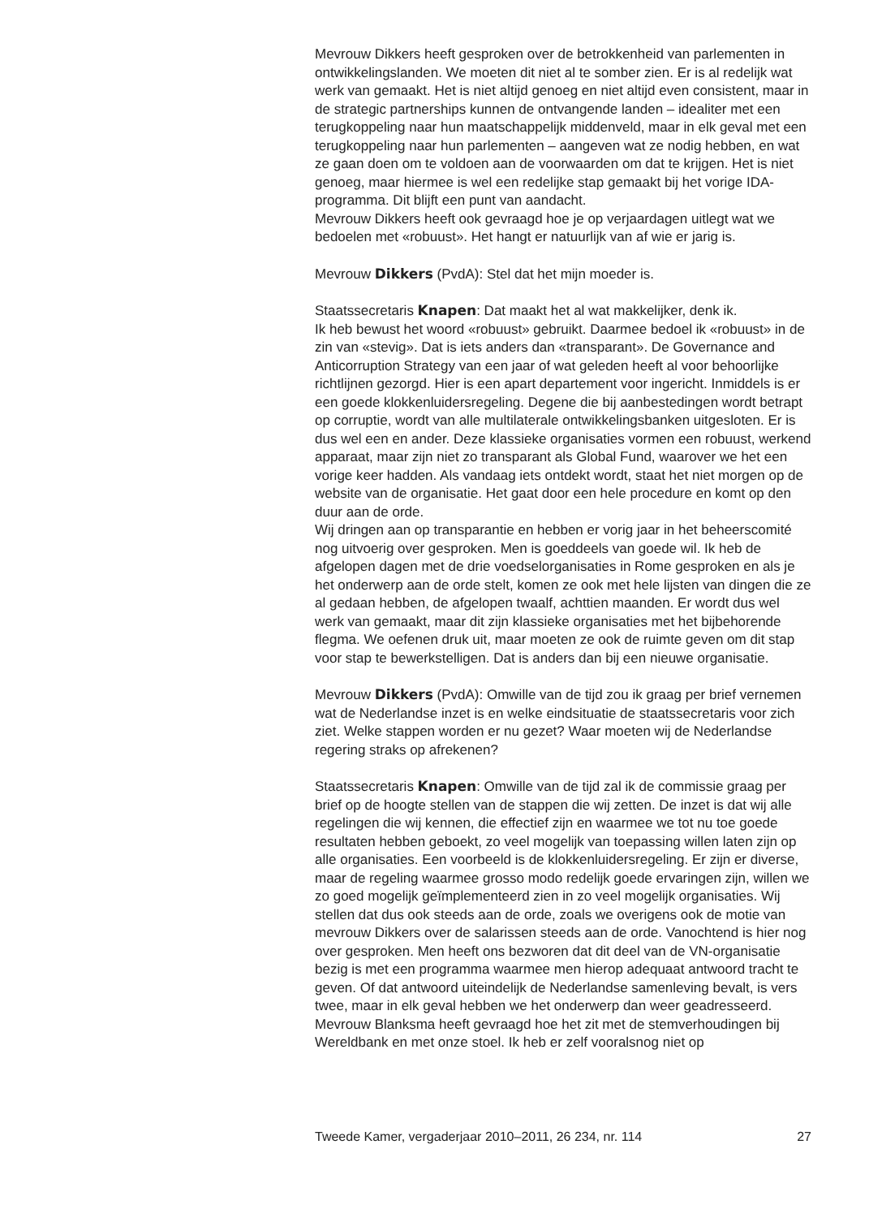Mevrouw Dikkers heeft gesproken over de betrokkenheid van parle­menten in ontwikkelingslanden. We moeten dit niet al te somber zien. Er is al redelijk wat werk van gemaakt. Het is niet altijd genoeg en niet altijd even consistent, maar in de strategic partnerships kunnen de ontvan­gende landen – idealiter met een terugkoppeling naar hun maatschap­pelijk middenveld, maar in elk geval met een terugkoppeling naar hun parlementen – aangeven wat ze nodig hebben, en wat ze gaan doen om te voldoen aan de voorwaarden om dat te krijgen. Het is niet genoeg, maar hiermee is wel een redelijke stap gemaakt bij het vorige IDA-programma. Dit blijft een punt van aandacht.
Mevrouw Dikkers heeft ook gevraagd hoe je op verjaardagen uitlegt wat we bedoelen met «robuust». Het hangt er natuurlijk van af wie er jarig is.
Mevrouw Dikkers (PvdA): Stel dat het mijn moeder is.
Staatssecretaris Knapen: Dat maakt het al wat makkelijker, denk ik.
Ik heb bewust het woord «robuust» gebruikt. Daarmee bedoel ik «robuust» in de zin van «stevig». Dat is iets anders dan «transparant». De Governance and Anticorruption Strategy van een jaar of wat geleden heeft al voor behoorlijke richtlijnen gezorgd. Hier is een apart depar­tement voor ingericht. Inmiddels is er een goede klokkenluidersregeling. Degene die bij aanbestedingen wordt betrapt op corruptie, wordt van alle multilaterale ontwikkelingsbanken uitgesloten. Er is dus wel een en ander. Deze klassieke organisaties vormen een robuust, werkend apparaat, maar zijn niet zo transparant als Global Fund, waarover we het een vorige keer hadden. Als vandaag iets ontdekt wordt, staat het niet morgen op de website van de organisatie. Het gaat door een hele procedure en komt op den duur aan de orde.
Wij dringen aan op transparantie en hebben er vorig jaar in het beheers­comité nog uitvoerig over gesproken. Men is goeddeels van goede wil. Ik heb de afgelopen dagen met de drie voedselorganisaties in Rome gesproken en als je het onderwerp aan de orde stelt, komen ze ook met hele lijsten van dingen die ze al gedaan hebben, de afgelopen twaalf, achttien maanden. Er wordt dus wel werk van gemaakt, maar dit zijn klassieke organisaties met het bijbehorende flegma. We oefenen druk uit, maar moeten ze ook de ruimte geven om dit stap voor stap te bewerkstel­ligen. Dat is anders dan bij een nieuwe organisatie.
Mevrouw Dikkers (PvdA): Omwille van de tijd zou ik graag per brief vernemen wat de Nederlandse inzet is en welke eindsituatie de staatsse­cretaris voor zich ziet. Welke stappen worden er nu gezet? Waar moeten wij de Nederlandse regering straks op afrekenen?
Staatssecretaris Knapen: Omwille van de tijd zal ik de commissie graag per brief op de hoogte stellen van de stappen die wij zetten. De inzet is dat wij alle regelingen die wij kennen, die effectief zijn en waarmee we tot nu toe goede resultaten hebben geboekt, zo veel mogelijk van toepassing willen laten zijn op alle organisaties. Een voorbeeld is de klokkenluidersre­geling. Er zijn er diverse, maar de regeling waarmee grosso modo redelijk goede ervaringen zijn, willen we zo goed mogelijk geïmplementeerd zien in zo veel mogelijk organisaties. Wij stellen dat dus ook steeds aan de orde, zoals we overigens ook de motie van mevrouw Dikkers over de salarissen steeds aan de orde. Vanochtend is hier nog over gesproken. Men heeft ons bezworen dat dit deel van de VN-organisatie bezig is met een programma waarmee men hierop adequaat antwoord tracht te geven. Of dat antwoord uiteindelijk de Nederlandse samenleving bevalt, is vers twee, maar in elk geval hebben we het onderwerp dan weer geadres­seerd.
Mevrouw Blanksma heeft gevraagd hoe het zit met de stemverhoudingen bij Wereldbank en met onze stoel. Ik heb er zelf vooralsnog niet op
Tweede Kamer, vergaderjaar 2010–2011, 26 234, nr. 114 27